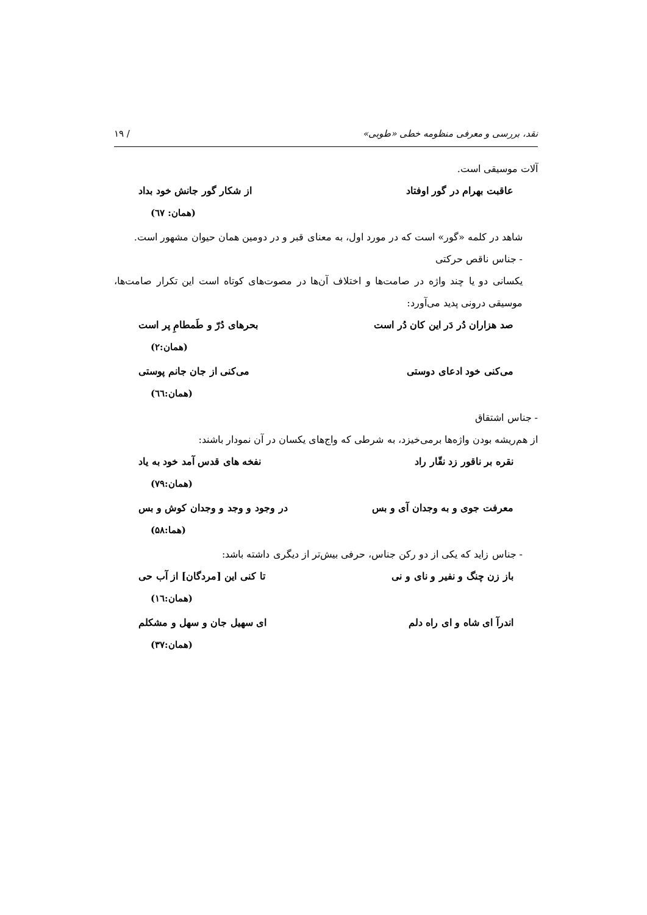نقد، بررسی و معرفی منظومه خطی «طوبی» / ۱۹
آلات موسیقی است.
عاقبت بهرام در گور اوفتاد از شکار گور جانش خود بداد
(همان: ٦٧)
شاهد در کلمه «گور» است که در مورد اول، به معنای قبر و در دومین همان حیوان مشهور است.
- جناس ناقص حرکتی
یکسانی دو یا چند واژه در صامت‌ها و اختلاف آن‌ها در مصوت‌های کوتاه است این تکرار صامت‌ها، موسیقی درونی پدید می‌آورد:
صد هزاران دُر دَر این کان دُر است بحرهای دُرّ و طَمطامِ پر است
(همان:۲)
می‌کنی خود ادعای دوستی می‌کنی از جان جانم پوستی
(همان:٦٦)
- جناس اشتقاق
از هم‌ریشه بودن واژه‌ها برمی‌خیزد، به شرطی که واج‌های یکسان در آن نمودار باشند:
نقره بر ناقور زد نقّار راد نفخه های قدس آمد خود به یاد
(همان:۷۹)
معرفت جوی و به وجدان آی و بس در وجود و وجد و وجدان کوش و بس
(هما:۵۸)
- جناس زاید که یکی از دو رکن جناس، حرفی بیش‌تر از دیگری داشته باشد:
باز زن چنگ و نفیر و نای و نی تا کنی این [مردگان] از آب حی
(همان:١٦)
اندرآ ای شاه و ای راه دلم ای سهیل جان و سهل و مشکلم
(همان:۳۷)